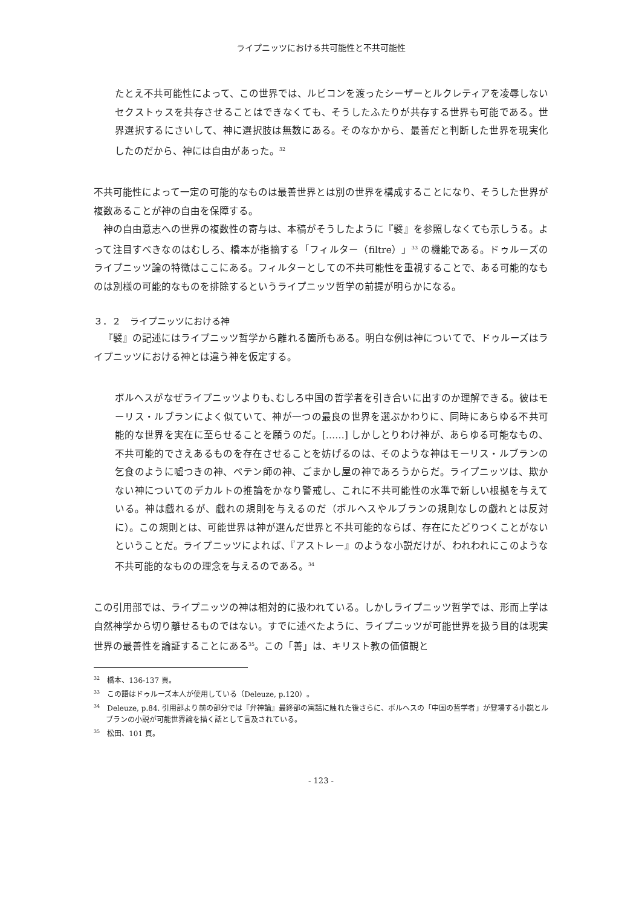ライプニッツにおける共可能性と不共可能性
たとえ不共可能性によって、この世界では、ルビコンを渡ったシーザーとルクレティアを凌辱しないセクストゥスを共存させることはできなくても、そうしたふたりが共存する世界も可能である。世界選択するにさいして、神に選択肢は無数にある。そのなかから、最善だと判断した世界を現実化したのだから、神には自由があった。<sup>32</sup>
不共可能性によって一定の可能的なものは最善世界とは別の世界を構成することになり、そうした世界が複数あることが神の自由を保障する。
神の自由意志への世界の複数性の寄与は、本稿がそうしたように『襞』を参照しなくても示しうる。よって注目すべきなのはむしろ、橋本が指摘する「フィルター（filtre）」<sup>33</sup> の機能である。ドゥルーズのライプニッツ論の特徴はここにある。フィルターとしての不共可能性を重視することで、ある可能的なものは別様の可能的なものを排除するというライプニッツ哲学の前提が明らかになる。
３．２　ライプニッツにおける神
『襞』の記述にはライプニッツ哲学から離れる箇所もある。明白な例は神についてで、ドゥルーズはライプニッツにおける神とは違う神を仮定する。
ボルヘスがなぜライプニッツよりも､むしろ中国の哲学者を引き合いに出すのか理解できる。彼はモーリス・ルブランによく似ていて、神が一つの最良の世界を選ぶかわりに、同時にあらゆる不共可能的な世界を実在に至らせることを願うのだ。[……] しかしとりわけ神が、あらゆる可能なもの、不共可能的でさえあるものを存在させることを妨げるのは、そのような神はモーリス・ルブランの乞食のように嘘つきの神、ペテン師の神、ごまかし屋の神であろうからだ。ライプニッツは、欺かない神についてのデカルトの推論をかなり警戒し、これに不共可能性の水準で新しい根拠を与えている。神は戯れるが、戯れの規則を与えるのだ（ボルヘスやルブランの規則なしの戯れとは反対に）。この規則とは、可能世界は神が選んだ世界と不共可能的ならば、存在にたどりつくことがないということだ。ライプニッツによれば、『アストレー』のような小説だけが、われわれにこのような不共可能的なものの理念を与えるのである。<sup>34</sup>
この引用部では、ライプニッツの神は相対的に扱われている。しかしライプニッツ哲学では、形而上学は自然神学から切り離せるものではない。すでに述べたように、ライプニッツが可能世界を扱う目的は現実世界の最善性を論証することにある<sup>35</sup>。この「善」は、キリスト教の価値観と
<sup>32</sup>　橋本、136-137 頁。
<sup>33</sup>　この語はドゥルーズ本人が使用している（Deleuze, p.120）。
<sup>34</sup>　Deleuze, p.84. 引用部より前の部分では『弁神論』最終部の寓話に触れた後さらに、ボルヘスの「中国の哲学者」が登場する小説とルブランの小説が可能世界論を描く話として言及されている。
<sup>35</sup>　松田、101 頁。
- 123 -